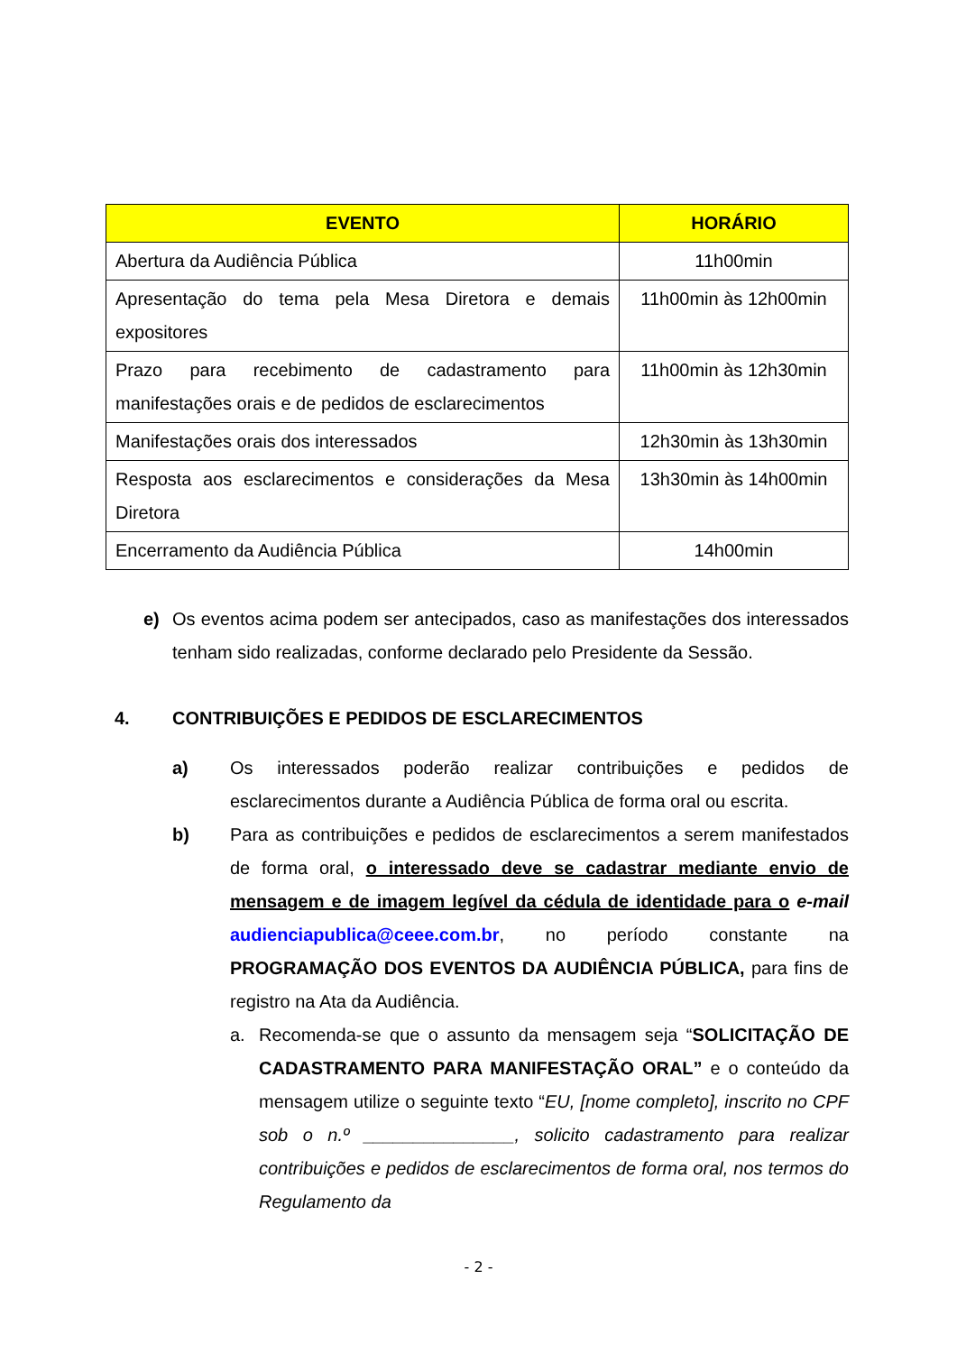| EVENTO | HORÁRIO |
| --- | --- |
| Abertura da Audiência Pública | 11h00min |
| Apresentação do tema pela Mesa Diretora e demais expositores | 11h00min às 12h00min |
| Prazo para recebimento de cadastramento para manifestações orais e de pedidos de esclarecimentos | 11h00min às 12h30min |
| Manifestações orais dos interessados | 12h30min às 13h30min |
| Resposta aos esclarecimentos e considerações da Mesa Diretora | 13h30min às 14h00min |
| Encerramento da Audiência Pública | 14h00min |
e) Os eventos acima podem ser antecipados, caso as manifestações dos interessados tenham sido realizadas, conforme declarado pelo Presidente da Sessão.
4. CONTRIBUIÇÕES E PEDIDOS DE ESCLARECIMENTOS
a) Os interessados poderão realizar contribuições e pedidos de esclarecimentos durante a Audiência Pública de forma oral ou escrita.
b) Para as contribuições e pedidos de esclarecimentos a serem manifestados de forma oral, o interessado deve se cadastrar mediante envio de mensagem e de imagem legível da cédula de identidade para o e-mail audienciapublica@ceee.com.br, no período constante na PROGRAMAÇÃO DOS EVENTOS DA AUDIÊNCIA PÚBLICA, para fins de registro na Ata da Audiência.
a. Recomenda-se que o assunto da mensagem seja “SOLICITAÇÃO DE CADASTRAMENTO PARA MANIFESTAÇÃO ORAL” e o conteúdo da mensagem utilize o seguinte texto “EU, [nome completo], inscrito no CPF sob o n.º _______________, solicito cadastramento para realizar contribuições e pedidos de esclarecimentos de forma oral, nos termos do Regulamento da
- 2 -